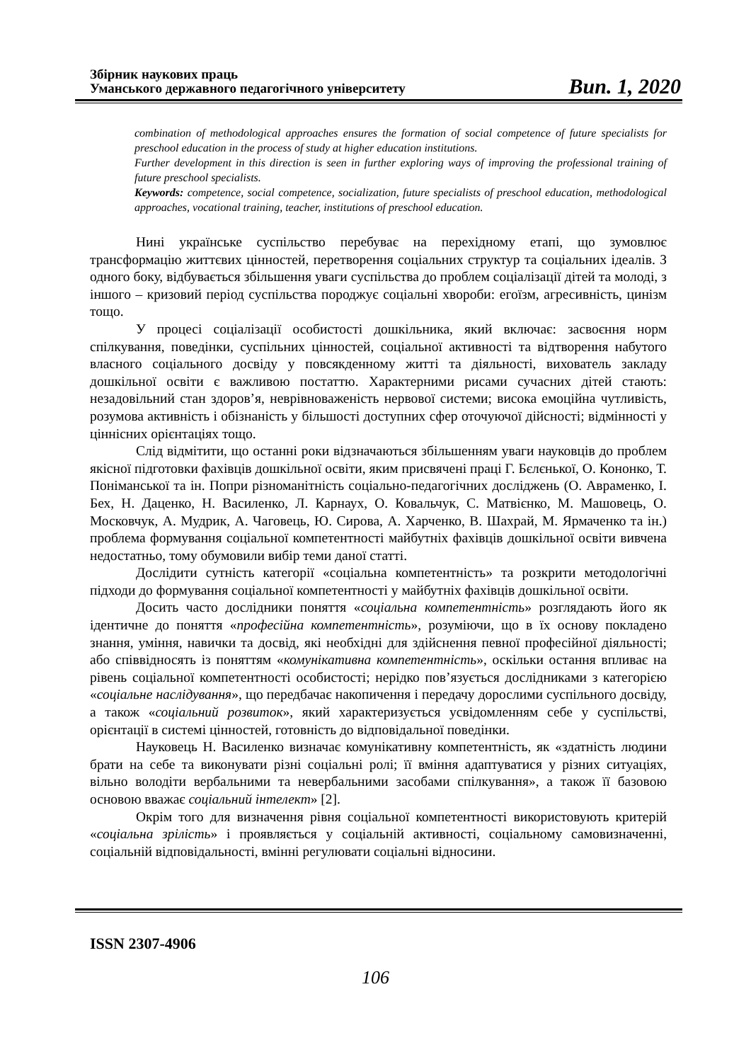Збірник наукових праць
Уманського державного педагогічного університету
Вип. 1, 2020
combination of methodological approaches ensures the formation of social competence of future specialists for preschool education in the process of study at higher education institutions.
Further development in this direction is seen in further exploring ways of improving the professional training of future preschool specialists.
Keywords: competence, social competence, socialization, future specialists of preschool education, methodological approaches, vocational training, teacher, institutions of preschool education.
Нині українське суспільство перебуває на перехідному етапі, що зумовлює трансформацію життєвих цінностей, перетворення соціальних структур та соціальних ідеалів. З одного боку, відбувається збільшення уваги суспільства до проблем соціалізації дітей та молоді, з іншого – кризовий період суспільства породжує соціальні хвороби: егоїзм, агресивність, цинізм тощо.
У процесі соціалізації особистості дошкільника, який включає: засвоєння норм спілкування, поведінки, суспільних цінностей, соціальної активності та відтворення набутого власного соціального досвіду у повсякденному житті та діяльності, вихователь закладу дошкільної освіти є важливою постаттю. Характерними рисами сучасних дітей стають: незадовільний стан здоров’я, неврівноваженість нервової системи; висока емоційна чутливість, розумова активність і обізнаність у більшості доступних сфер оточуючої дійсності; відмінності у ціннісних орієнтаціях тощо.
Слід відмітити, що останні роки відзначаються збільшенням уваги науковців до проблем якісної підготовки фахівців дошкільної освіти, яким присвячені праці Г. Бєлєнької, О. Кононко, Т. Поніманської та ін. Попри різноманітність соціально-педагогічних досліджень (О. Авраменко, І. Бех, Н. Даценко, Н. Василенко, Л. Карнаух, О. Ковальчук, С. Матвієнко, М. Машовець, О. Московчук, А. Мудрик, А. Чаговець, Ю. Сирова, А. Харченко, В. Шахрай, М. Ярмаченко та ін.) проблема формування соціальної компетентності майбутніх фахівців дошкільної освіти вивчена недостатньо, тому обумовили вибір теми даної статті.
Дослідити сутність категорії «соціальна компетентність» та розкрити методологічні підходи до формування соціальної компетентності у майбутніх фахівців дошкільної освіти.
Досить часто дослідники поняття «соціальна компетентність» розглядають його як ідентичне до поняття «професійна компетентність», розуміючи, що в їх основу покладено знання, уміння, навички та досвід, які необхідні для здійснення певної професійної діяльності; або співвідносять із поняттям «комунікативна компетентність», оскільки остання впливає на рівень соціальної компетентності особистості; нерідко пов’язується дослідниками з категорією «соціальне наслідування», що передбачає накопичення і передачу дорослими суспільного досвіду, а також «соціальний розвиток», який характеризується усвідомленням себе у суспільстві, орієнтації в системі цінностей, готовність до відповідальної поведінки.
Науковець Н. Василенко визначає комунікативну компетентність, як «здатність людини брати на себе та виконувати різні соціальні ролі; її вміння адаптуватися у різних ситуаціях, вільно володіти вербальними та невербальними засобами спілкування», а також її базовою основою вважає соціальний інтелект» [2].
Окрім того для визначення рівня соціальної компетентності використовують критерій «соціальна зрілість» і проявляється у соціальній активності, соціальному самовизначенні, соціальній відповідальності, вмінні регулювати соціальні відносини.
ISSN 2307-4906
106